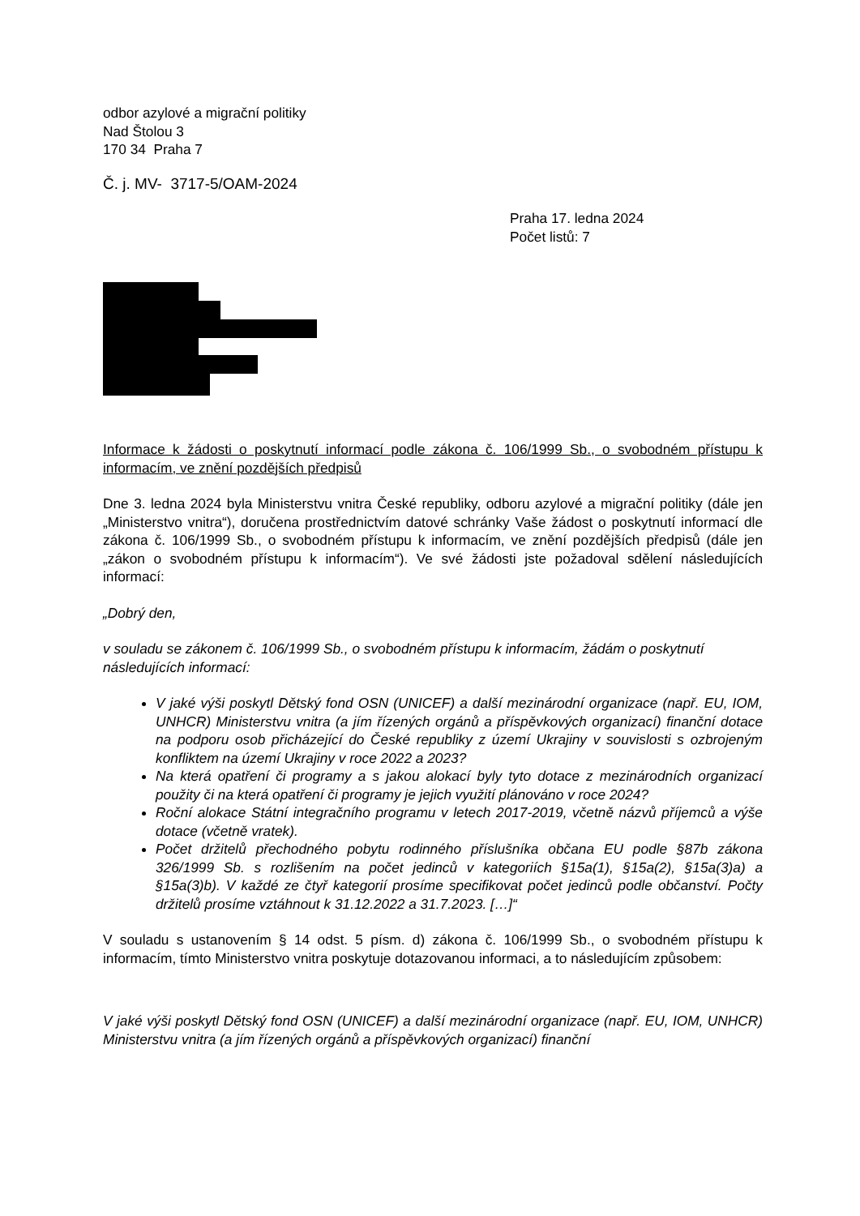odbor azylové a migrační politiky
Nad Štolou 3
170 34 Praha 7
Č. j. MV- 3717-5/OAM-2024
Praha 17. ledna 2024
Počet listů: 7
Informace k žádosti o poskytnutí informací podle zákona č. 106/1999 Sb., o svobodném přístupu k informacím, ve znění pozdějších předpisů
Dne 3. ledna 2024 byla Ministerstvu vnitra České republiky, odboru azylové a migrační politiky (dále jen „Ministerstvo vnitra“), doručena prostřednictvím datové schránky Vaše žádost o poskytnutí informací dle zákona č. 106/1999 Sb., o svobodném přístupu k informacím, ve znění pozdějších předpisů (dále jen „zákon o svobodném přístupu k informacím“). Ve své žádosti jste požadoval sdělení následujících informací:
„Dobrý den,
v souladu se zákonem č. 106/1999 Sb., o svobodném přístupu k informacím, žádám o poskytnutí následujících informací:
V jaké výši poskytl Dětský fond OSN (UNICEF) a další mezinárodní organizace (např. EU, IOM, UNHCR) Ministerstvu vnitra (a jím řízených orgánů a příspěvkových organizací) finanční dotace na podporu osob přicházející do České republiky z území Ukrajiny v souvislosti s ozbrojeným konfliktem na území Ukrajiny v roce 2022 a 2023?
Na která opatření či programy a s jakou alokací byly tyto dotace z mezinárodních organizací použity či na která opatření či programy je jejich využití plánováno v roce 2024?
Roční alokace Státní integračního programu v letech 2017-2019, včetně názvů příjemců a výše dotace (včetně vratek).
Počet držitelů přechodného pobytu rodinného příslušníka občana EU podle §87b zákona 326/1999 Sb. s rozlišením na počet jedinců v kategoriích §15a(1), §15a(2), §15a(3)a) a §15a(3)b). V každé ze čtyř kategorií prosíme specifikovat počet jedinců podle občanství. Počty držitelů prosíme vztáhnout k 31.12.2022 a 31.7.2023. […]“
V souladu s ustanovením § 14 odst. 5 písm. d) zákona č. 106/1999 Sb., o svobodném přístupu k informacím, tímto Ministerstvo vnitra poskytuje dotazovanou informaci, a to následujícím způsobem:
V jaké výši poskytl Dětský fond OSN (UNICEF) a další mezinárodní organizace (např. EU, IOM, UNHCR) Ministerstvu vnitra (a jím řízených orgánů a příspěvkových organizací) finanční